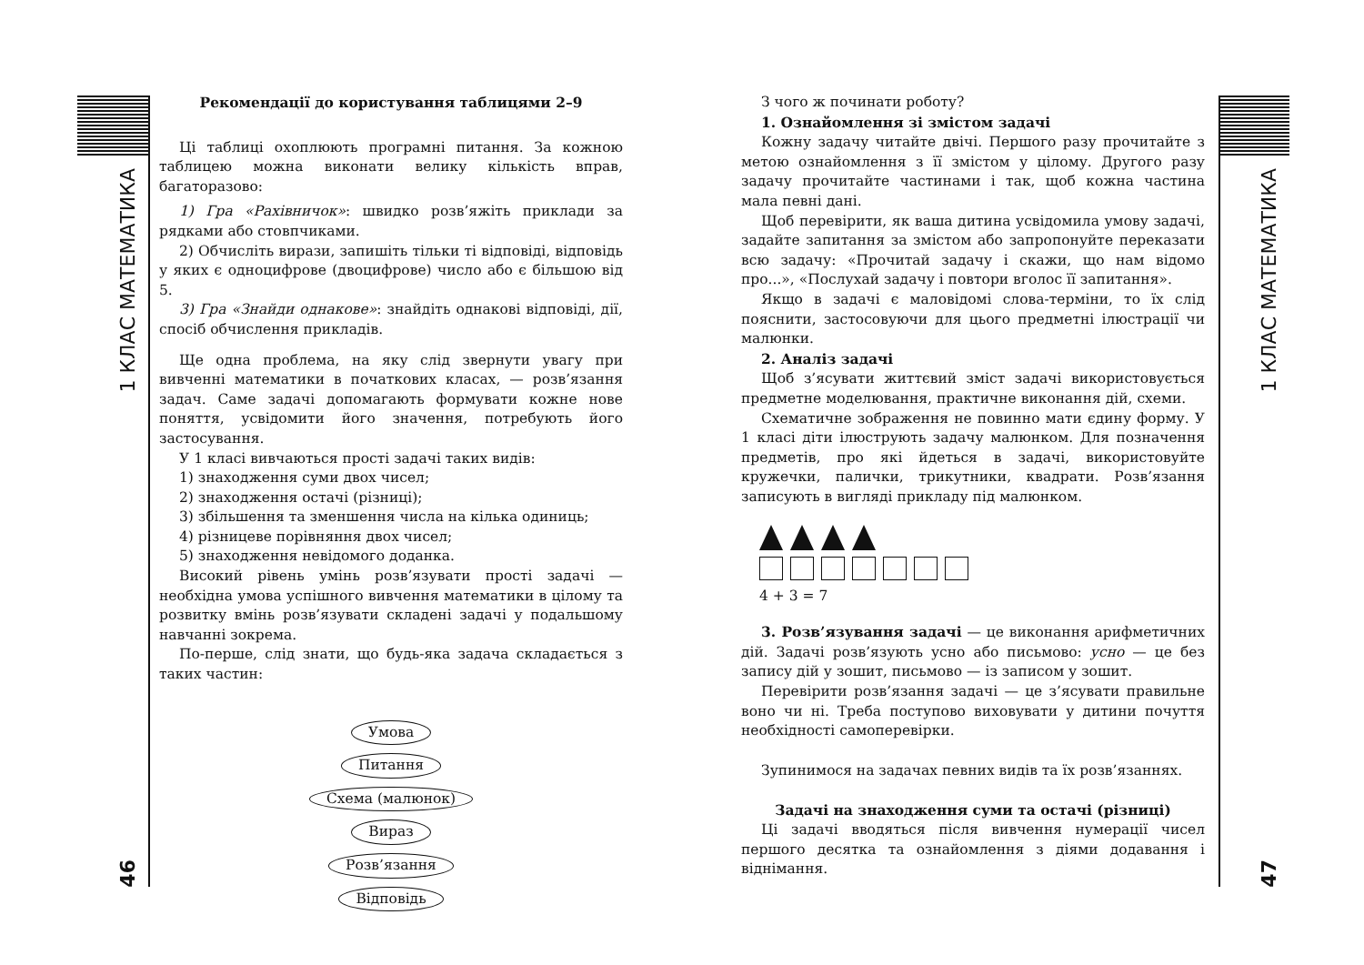1 КЛАС МАТЕМАТИКА
46
Рекомендації до користування таблицями 2–9
Ці таблиці охоплюють програмні питання. За кожною таблицею можна виконати велику кількість вправ, багаторазово:
1) Гра «Рахівничок»: швидко розв’яжіть приклади за рядками або стовпчиками.
2) Обчисліть вирази, запишіть тільки ті відповіді, відповідь у яких є одноцифрове (двоцифрове) число або є більшою від 5.
3) Гра «Знайди однакове»: знайдіть однакові відповіді, дії, спосіб обчислення прикладів.
Ще одна проблема, на яку слід звернути увагу при вивченні математики в початкових класах, — розв’язання задач. Саме задачі допомагають формувати кожне нове поняття, усвідомити його значення, потребують його застосування.
У 1 класі вивчаються прості задачі таких видів:
1) знаходження суми двох чисел;
2) знаходження остачі (різниці);
3) збільшення та зменшення числа на кілька одиниць;
4) різницеве порівняння двох чисел;
5) знаходження невідомого доданка.
Високий рівень умінь розв’язувати прості задачі — необхідна умова успішного вивчення математики в цілому та розвитку вмінь розв’язувати складені задачі у подальшому навчанні зокрема.
По-перше, слід знати, що будь-яка задача складається з таких частин:
Умова
Питання
Схема (малюнок)
Вираз
Розв’язання
Відповідь
З чого ж починати роботу?
1. Ознайомлення зі змістом задачі
Кожну задачу читайте двічі. Першого разу прочитайте з метою ознайомлення з її змістом у цілому. Другого разу задачу прочитайте частинами і так, щоб кожна частина мала певні дані.
Щоб перевірити, як ваша дитина усвідомила умову задачі, задайте запитання за змістом або запропонуйте переказати всю задачу: «Прочитай задачу і скажи, що нам відомо про...», «Послухай задачу і повтори вголос її запитання».
Якщо в задачі є маловідомі слова-терміни, то їх слід пояснити, застосовуючи для цього предметні ілюстрації чи малюнки.
2. Аналіз задачі
Щоб з’ясувати життєвий зміст задачі використовується предметне моделювання, практичне виконання дій, схеми.
Схематичне зображення не повинно мати єдину форму. У 1 класі діти ілюструють задачу малюнком. Для позначення предметів, про які йдеться в задачі, використовуйте кружечки, палички, трикутники, квадрати. Розв’язання записують в вигляді прикладу під малюнком.
4 + 3 = 7
3. Розв’язування задачі — це виконання арифметичних дій. Задачі розв’язують усно або письмово: усно — це без запису дій у зошит, письмово — із записом у зошит.
Перевірити розв’язання задачі — це з’ясувати правильне воно чи ні. Треба поступово виховувати у дитини почуття необхідності самоперевірки.
Зупинимося на задачах певних видів та їх розв’язаннях.
Задачі на знаходження суми та остачі (різниці)
Ці задачі вводяться після вивчення нумерації чисел першого десятка та ознайомлення з діями додавання і віднімання.
1 КЛАС МАТЕМАТИКА
47